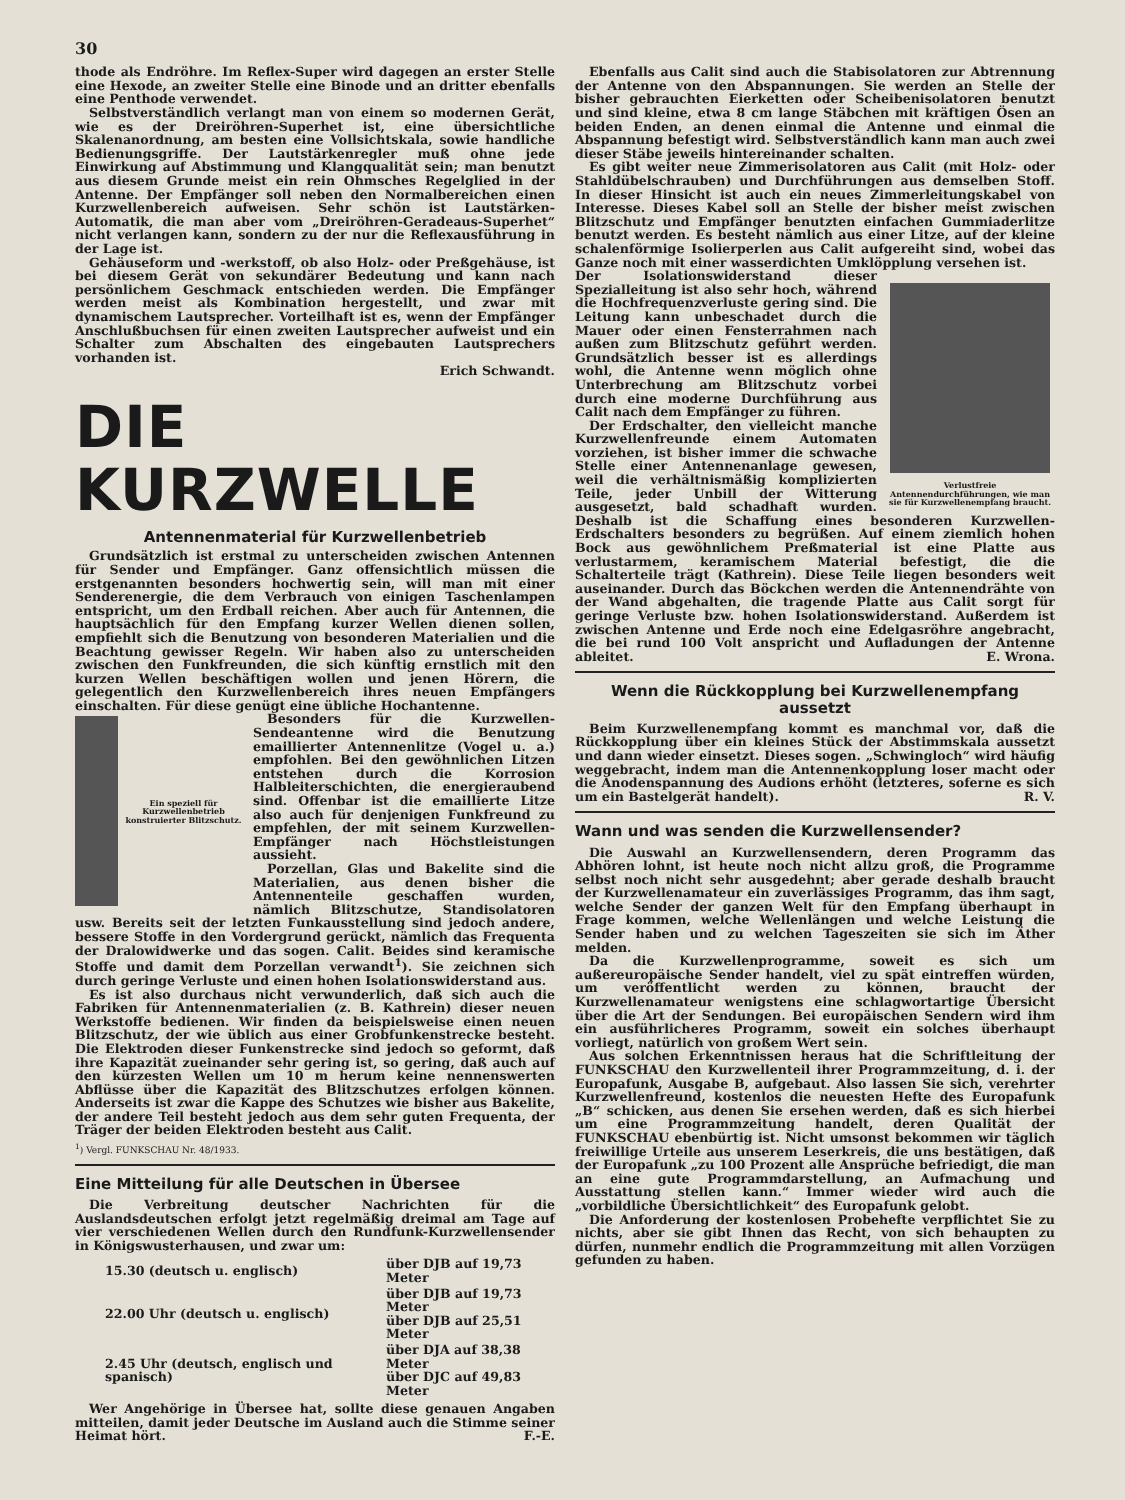30
thode als Endröhre. Im Reflex-Super wird dagegen an erster Stelle eine Hexode, an zweiter Stelle eine Binode und an dritter ebenfalls eine Penthode verwendet.
Selbstverständlich verlangt man von einem so modernen Gerät, wie es der Dreiröhren-Superhet ist, eine übersichtliche Skalenanordnung, am besten eine Vollsichtskala, sowie handliche Bedienungsgriffe. Der Lautstärkenregler muß ohne jede Einwirkung auf Abstimmung und Klangqualität sein; man benutzt aus diesem Grunde meist ein rein Ohmsches Regelglied in der Antenne. Der Empfänger soll neben den Normalbereichen einen Kurzwellenbereich aufweisen. Sehr schön ist Lautstärken-Automatik, die man aber vom „Dreiröhren-Geradeaus-Superhet“ nicht verlangen kann, sondern zu der nur die Reflexausführung in der Lage ist.
Gehäuseform und -werkstoff, ob also Holz- oder Preßgehäuse, ist bei diesem Gerät von sekundärer Bedeutung und kann nach persönlichem Geschmack entschieden werden. Die Empfänger werden meist als Kombination hergestellt, und zwar mit dynamischem Lautsprecher. Vorteilhaft ist es, wenn der Empfänger Anschlußbuchsen für einen zweiten Lautsprecher aufweist und ein Schalter zum Abschalten des eingebauten Lautsprechers vorhanden ist.
Erich Schwandt.
DIE KURZWELLE
Antennenmaterial für Kurzwellenbetrieb
Grundsätzlich ist erstmal zu unterscheiden zwischen Antennen für Sender und Empfänger. Ganz offensichtlich müssen die erstgenannten besonders hochwertig sein, will man mit einer Senderenergie, die dem Verbrauch von einigen Taschenlampen entspricht, um den Erdball reichen. Aber auch für Antennen, die hauptsächlich für den Empfang kurzer Wellen dienen sollen, empfiehlt sich die Benutzung von besonderen Materialien und die Beachtung gewisser Regeln. Wir haben also zu unterscheiden zwischen den Funkfreunden, die sich künftig ernstlich mit den kurzen Wellen beschäftigen wollen und jenen Hörern, die gelegentlich den Kurzwellenbereich ihres neuen Empfängers einschalten. Für diese genügt eine übliche Hochantenne.
Ein speziell für Kurzwellenbetrieb konstruierter Blitzschutz.
Besonders für die Kurzwellen-Sendeantenne wird die Benutzung emaillierter Antennenlitze (Vogel u. a.) empfohlen. Bei den gewöhnlichen Litzen entstehen durch die Korrosion Halbleiterschichten, die energieraubend sind. Offenbar ist die emaillierte Litze also auch für denjenigen Funkfreund zu empfehlen, der mit seinem Kurzwellen-Empfänger nach Höchstleistungen aussieht.
Porzellan, Glas und Bakelite sind die Materialien, aus denen bisher die Antennenteile geschaffen wurden, nämlich Blitzschutze, Standisolatoren usw. Bereits seit der letzten Funkausstellung sind jedoch andere, bessere Stoffe in den Vordergrund gerückt, nämlich das Frequenta der Dralowidwerke und das sogen. Calit. Beides sind keramische Stoffe und damit dem Porzellan verwandt<sup>1</sup>). Sie zeichnen sich durch geringe Verluste und einen hohen Isolationswiderstand aus.
Es ist also durchaus nicht verwunderlich, daß sich auch die Fabriken für Antennenmaterialien (z. B. Kathrein) dieser neuen Werkstoffe bedienen. Wir finden da beispielsweise einen neuen Blitzschutz, der wie üblich aus einer Grobfunkenstrecke besteht. Die Elektroden dieser Funkenstrecke sind jedoch so geformt, daß ihre Kapazität zueinander sehr gering ist, so gering, daß auch auf den kürzesten Wellen um 10 m herum keine nennenswerten Abflüsse über die Kapazität des Blitzschutzes erfolgen können. Anderseits ist zwar die Kappe des Schutzes wie bisher aus Bakelite, der andere Teil besteht jedoch aus dem sehr guten Frequenta, der Träger der beiden Elektroden besteht aus Calit.
<sup>1</sup>) Vergl. FUNKSCHAU Nr. 48/1933.
Eine Mitteilung für alle Deutschen in Übersee
Die Verbreitung deutscher Nachrichten für die Auslandsdeutschen erfolgt jetzt regelmäßig dreimal am Tage auf vier verschiedenen Wellen durch den Rundfunk-Kurzwellensender in Königswusterhausen, und zwar um:
| 15.30 (deutsch u. englisch) | über DJB auf 19,73 Meter |
| 22.00 Uhr (deutsch u. englisch) | über DJB auf 19,73 Meter über DJB auf 25,51 Meter |
| 2.45 Uhr (deutsch, englisch und spanisch) | über DJA auf 38,38 Meter über DJC auf 49,83 Meter |
Wer Angehörige in Übersee hat, sollte diese genauen Angaben mitteilen, damit jeder Deutsche im Ausland auch die Stimme seiner Heimat hört. F.-E.
Ebenfalls aus Calit sind auch die Stabisolatoren zur Abtrennung der Antenne von den Abspannungen. Sie werden an Stelle der bisher gebrauchten Eierketten oder Scheibenisolatoren benutzt und sind kleine, etwa 8 cm lange Stäbchen mit kräftigen Ösen an beiden Enden, an denen einmal die Antenne und einmal die Abspannung befestigt wird. Selbstverständlich kann man auch zwei dieser Stäbe jeweils hintereinander schalten.
Es gibt weiter neue Zimmerisolatoren aus Calit (mit Holz- oder Stahldübelschrauben) und Durchführungen aus demselben Stoff. In dieser Hinsicht ist auch ein neues Zimmerleitungskabel von Interesse. Dieses Kabel soll an Stelle der bisher meist zwischen Blitzschutz und Empfänger benutzten einfachen Gummiaderlitze benutzt werden. Es besteht nämlich aus einer Litze, auf der kleine schalenförmige Isolierperlen aus Calit aufgereiht sind, wobei das Ganze noch mit einer wasserdichten Umklöpplung versehen ist.
Verlustfreie Antennendurchführungen, wie man sie für Kurzwellenempfang braucht.
Der Isolationswiderstand dieser Spezialleitung ist also sehr hoch, während die Hochfrequenzverluste gering sind. Die Leitung kann unbeschadet durch die Mauer oder einen Fensterrahmen nach außen zum Blitzschutz geführt werden. Grundsätzlich besser ist es allerdings wohl, die Antenne wenn möglich ohne Unterbrechung am Blitzschutz vorbei durch eine moderne Durchführung aus Calit nach dem Empfänger zu führen.
Der Erdschalter, den vielleicht manche Kurzwellenfreunde einem Automaten vorziehen, ist bisher immer die schwache Stelle einer Antennenanlage gewesen, weil die verhältnismäßig komplizierten Teile, jeder Unbill der Witterung ausgesetzt, bald schadhaft wurden. Deshalb ist die Schaffung eines besonderen Kurzwellen-Erdschalters besonders zu begrüßen. Auf einem ziemlich hohen Bock aus gewöhnlichem Preßmaterial ist eine Platte aus verlustarmem, keramischem Material befestigt, die die Schalterteile trägt (Kathrein). Diese Teile liegen besonders weit auseinander. Durch das Böckchen werden die Antennendrähte von der Wand abgehalten, die tragende Platte aus Calit sorgt für geringe Verluste bzw. hohen Isolationswiderstand. Außerdem ist zwischen Antenne und Erde noch eine Edelgasröhre angebracht, die bei rund 100 Volt anspricht und Aufladungen der Antenne ableitet. E. Wrona.
Wenn die Rückkopplung bei Kurzwellenempfang aussetzt
Beim Kurzwellenempfang kommt es manchmal vor, daß die Rückkopplung über ein kleines Stück der Abstimmskala aussetzt und dann wieder einsetzt. Dieses sogen. „Schwingloch“ wird häufig weggebracht, indem man die Antennenkopplung loser macht oder die Anodenspannung des Audions erhöht (letzteres, soferne es sich um ein Bastelgerät handelt). R. V.
Wann und was senden die Kurzwellensender?
Die Auswahl an Kurzwellensendern, deren Programm das Abhören lohnt, ist heute noch nicht allzu groß, die Programme selbst noch nicht sehr ausgedehnt; aber gerade deshalb braucht der Kurzwellenamateur ein zuverlässiges Programm, das ihm sagt, welche Sender der ganzen Welt für den Empfang überhaupt in Frage kommen, welche Wellenlängen und welche Leistung die Sender haben und zu welchen Tageszeiten sie sich im Äther melden.
Da die Kurzwellenprogramme, soweit es sich um außereuropäische Sender handelt, viel zu spät eintreffen würden, um veröffentlicht werden zu können, braucht der Kurzwellenamateur wenigstens eine schlagwortartige Übersicht über die Art der Sendungen. Bei europäischen Sendern wird ihm ein ausführlicheres Programm, soweit ein solches überhaupt vorliegt, natürlich von großem Wert sein.
Aus solchen Erkenntnissen heraus hat die Schriftleitung der FUNKSCHAU den Kurzwellenteil ihrer Programmzeitung, d. i. der Europafunk, Ausgabe B, aufgebaut. Also lassen Sie sich, verehrter Kurzwellenfreund, kostenlos die neuesten Hefte des Europafunk „B“ schicken, aus denen Sie ersehen werden, daß es sich hierbei um eine Programmzeitung handelt, deren Qualität der FUNKSCHAU ebenbürtig ist. Nicht umsonst bekommen wir täglich freiwillige Urteile aus unserem Leserkreis, die uns bestätigen, daß der Europafunk „zu 100 Prozent alle Ansprüche befriedigt, die man an eine gute Programmdarstellung, an Aufmachung und Ausstattung stellen kann.“ Immer wieder wird auch die „vorbildliche Übersichtlichkeit“ des Europafunk gelobt.
Die Anforderung der kostenlosen Probehefte verpflichtet Sie zu nichts, aber sie gibt Ihnen das Recht, von sich behaupten zu dürfen, nunmehr endlich die Programmzeitung mit allen Vorzügen gefunden zu haben.